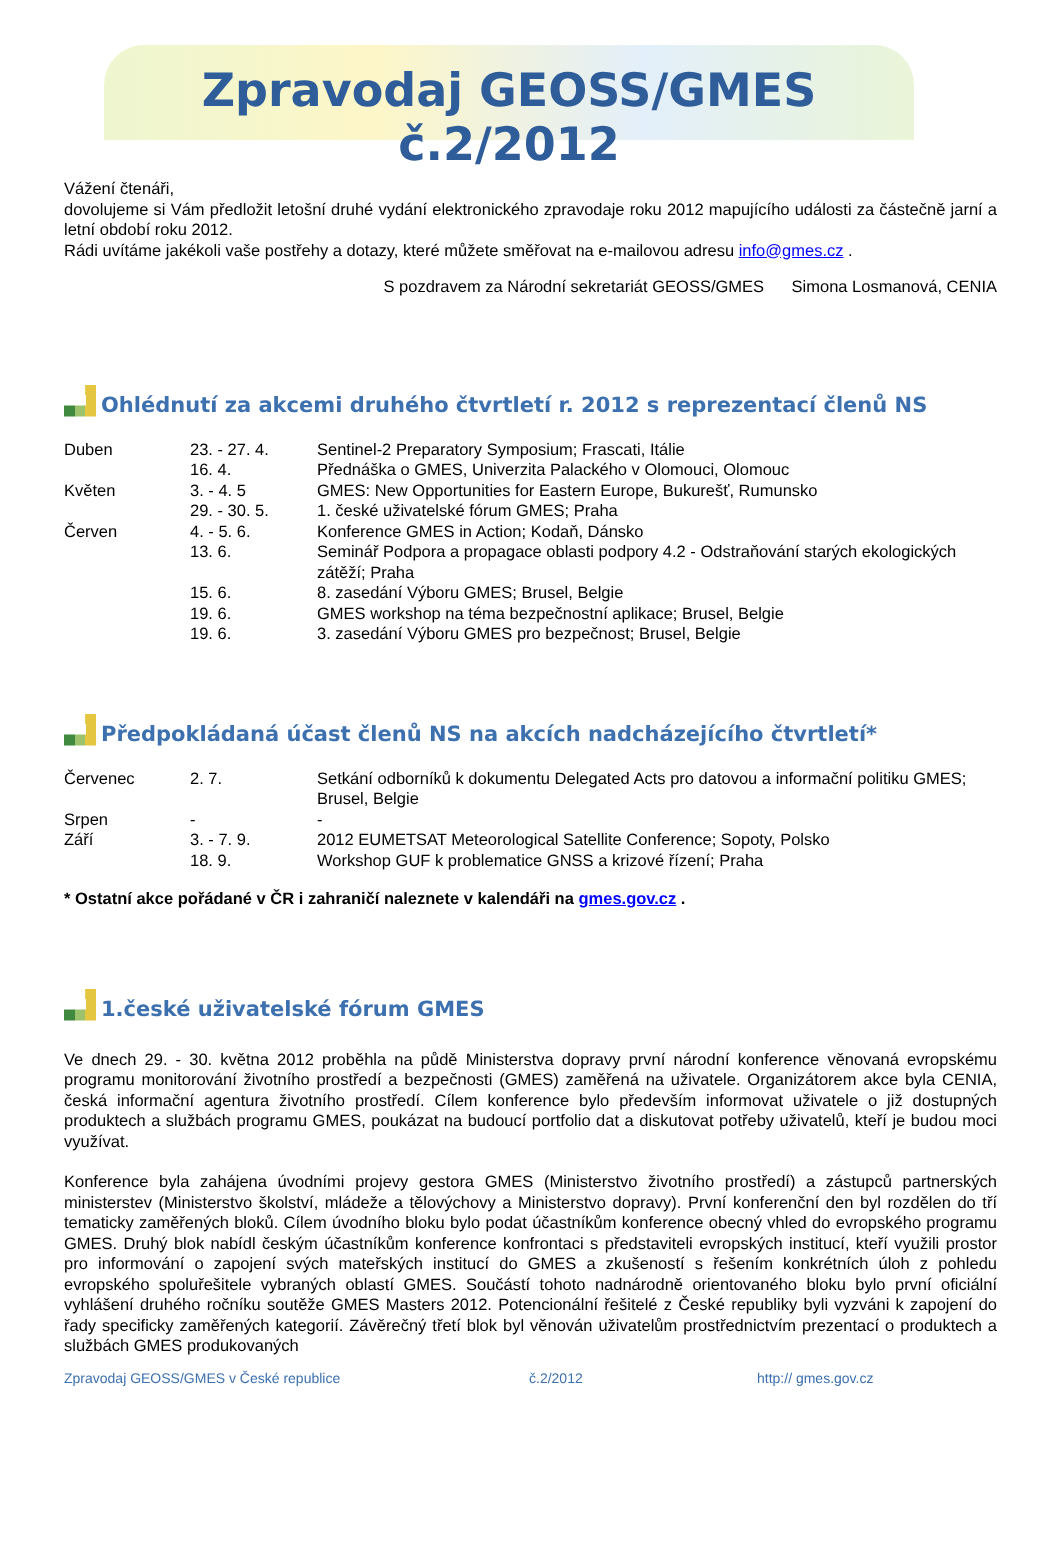Zpravodaj GEOSS/GMES č.2/2012
Vážení čtenáři,
dovolujeme si Vám předložit letošní druhé vydání elektronického zpravodaje roku 2012 mapujícího události za částečně jarní a letní období roku 2012.
Rádi uvítáme jakékoli vaše postřehy a dotazy, které můžete směřovat na e-mailovou adresu info@gmes.cz .
S pozdravem za Národní sekretariát GEOSS/GMES Simona Losmanová, CENIA
Ohlédnutí za akcemi druhého čtvrtletí r. 2012 s reprezentací členů NS
| Duben | 23. - 27. 4. | Sentinel-2 Preparatory Symposium; Frascati, Itálie |
| | 16. 4. | Přednáška o GMES, Univerzita Palackého v Olomouci, Olomouc |
| Květen | 3. - 4. 5 | GMES: New Opportunities for Eastern Europe, Bukurešť, Rumunsko |
| | 29. - 30. 5. | 1. české uživatelské fórum GMES; Praha |
| Červen | 4. - 5. 6. | Konference GMES in Action; Kodaň, Dánsko |
| | 13. 6. | Seminář Podpora a propagace oblasti podpory 4.2 - Odstraňování starých ekologických zátěží; Praha |
| | 15. 6. | 8. zasedání Výboru GMES; Brusel, Belgie |
| | 19. 6. | GMES workshop na téma bezpečnostní aplikace; Brusel, Belgie |
| | 19. 6. | 3. zasedání Výboru GMES pro bezpečnost; Brusel, Belgie |
Předpokládaná účast členů NS na akcích nadcházejícího čtvrtletí*
| Červenec | 2. 7. | Setkání odborníků k dokumentu Delegated Acts pro datovou a informační politiku GMES; Brusel, Belgie |
| Srpen | - | - |
| Září | 3. - 7. 9. | 2012 EUMETSAT Meteorological Satellite Conference; Sopoty, Polsko |
| | 18. 9. | Workshop GUF k problematice GNSS a krizové řízení; Praha |
* Ostatní akce pořádané v ČR i zahraničí naleznete v kalendáři na gmes.gov.cz .
1.české uživatelské fórum GMES
Ve dnech 29. - 30. května 2012 proběhla na půdě Ministerstva dopravy první národní konference věnovaná evropskému programu monitorování životního prostředí a bezpečnosti (GMES) zaměřená na uživatele. Organizátorem akce byla CENIA, česká informační agentura životního prostředí. Cílem konference bylo především informovat uživatele o již dostupných produktech a službách programu GMES, poukázat na budoucí portfolio dat a diskutovat potřeby uživatelů, kteří je budou moci využívat.
Konference byla zahájena úvodními projevy gestora GMES (Ministerstvo životního prostředí) a zástupců partnerských ministerstev (Ministerstvo školství, mládeže a tělovýchovy a Ministerstvo dopravy). První konferenční den byl rozdělen do tří tematicky zaměřených bloků. Cílem úvodního bloku bylo podat účastníkům konference obecný vhled do evropského programu GMES. Druhý blok nabídl českým účastníkům konference konfrontaci s představiteli evropských institucí, kteří využili prostor pro informování o zapojení svých mateřských institucí do GMES a zkušeností s řešením konkrétních úloh z pohledu evropského spoluřešitele vybraných oblastí GMES. Součástí tohoto nadnárodně orientovaného bloku bylo první oficiální vyhlášení druhého ročníku soutěže GMES Masters 2012. Potencionální řešitelé z České republiky byli vyzváni k zapojení do řady specificky zaměřených kategorií. Závěrečný třetí blok byl věnován uživatelům prostřednictvím prezentací o produktech a službách GMES produkovaných
Zpravodaj GEOSS/GMES v České republice č.2/2012 http:// gmes.gov.cz